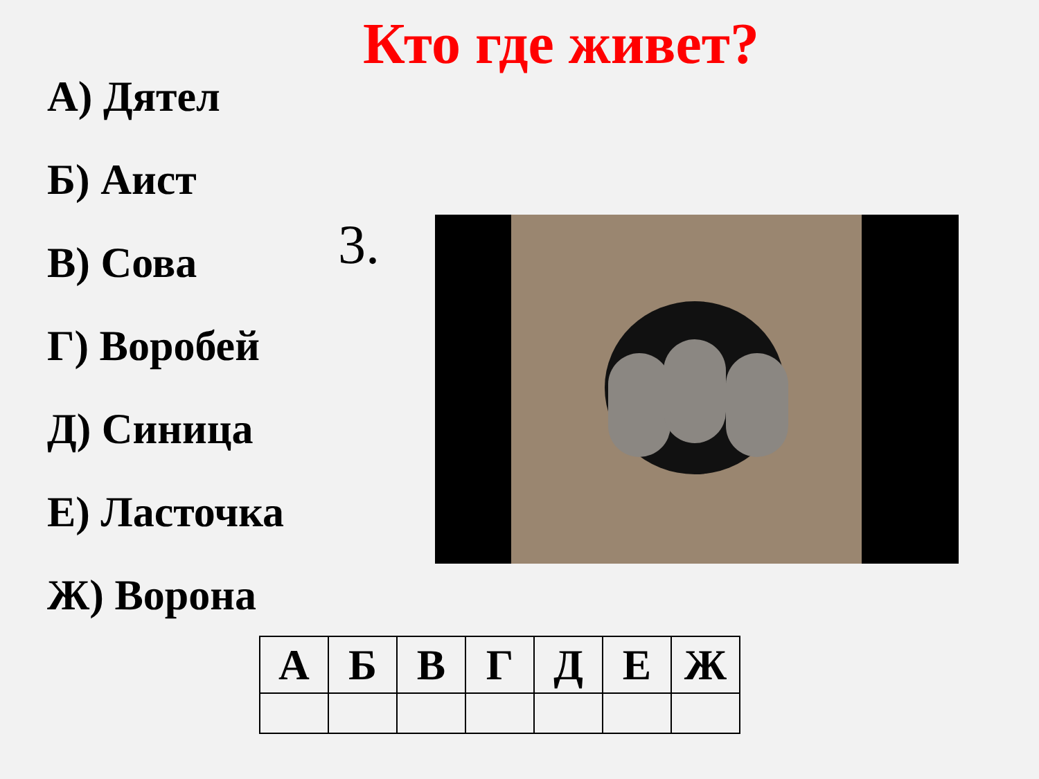Кто где живет?
А) Дятел
Б) Аист
В) Сова
Г) Воробей
Д) Синица
Е) Ласточка
Ж) Ворона
3.
| А | Б | В | Г | Д | Е | Ж |